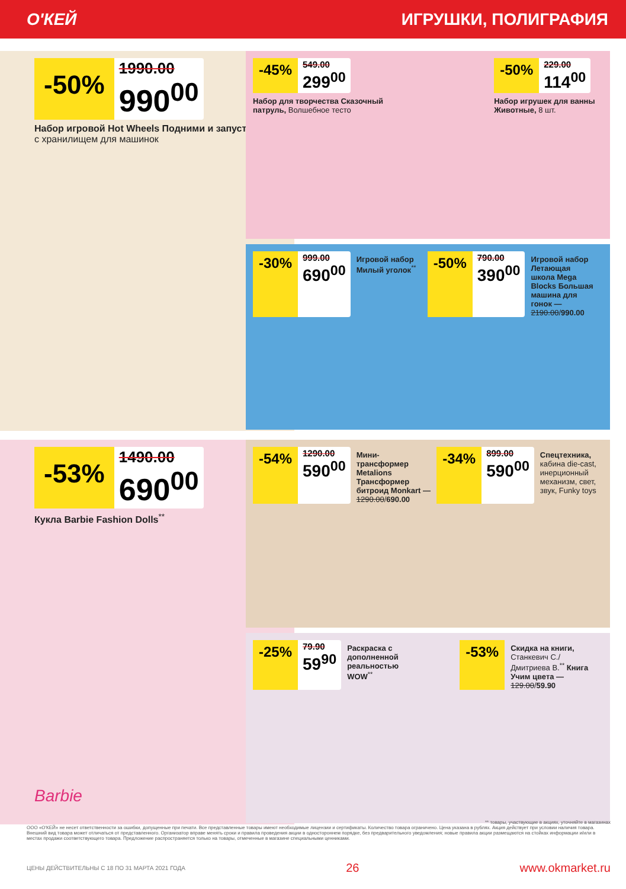О'КЕЙ ИГРУШКИ, ПОЛИГРАФИЯ
-50%
1990.00
990<sup>00</sup>
Набор игровой Hot Wheels Подними и запусти, с хранилищем для машинок
-45%
549.00
299<sup>00</sup>
Набор для творчества Сказочный патруль, Волшебное тесто
-50%
229.00
114<sup>00</sup>
Набор игрушек для ванны Животные, 8 шт.
-30%
999.00
690<sup>00</sup>
Игровой набор Милый уголок<sup>**</sup>
-50%
790.00
390<sup>00</sup>
Игровой набор Летающая школа Mega Blocks Большая машина для гонок — 2190.00/990.00
-53%
1490.00
690<sup>00</sup>
Кукла Barbie Fashion Dolls<sup>**</sup>
Barbie
-54%
1290.00
590<sup>00</sup>
Мини-трансформер Metalions Трансформер битроид Monkart — 1290.00/690.00
-34%
899.00
590<sup>00</sup>
Спецтехника, кабина die-cast, инерционный механизм, свет, звук, Funky toys
-25%
79.90
59<sup>90</sup>
Раскраска с дополненной реальностью WOW<sup>**</sup>
-53%
Скидка на книги, Станкевич С./ Дмитриева В.<sup>**</sup> Книга Учим цвета — 129.00/59.90
** товары, участвующие в акциях, уточняйте в магазинах
ООО «О'КЕЙ» не несет ответственности за ошибки, допущенные при печати. Все представленные товары имеют необходимые лицензии и сертификаты. Количество товара ограничено. Цена указана в рублях. Акция действует при условии наличия товара. Внешний вид товара может отличаться от представленного. Организатор вправе менять сроки и правила проведения акции в одностороннем порядке, без предварительного уведомления; новые правила акции размещаются на стойках информации и/или в местах продажи соответствующего товара. Предложение распространяется только на товары, отмеченные в магазине специальными ценниками.
ЦЕНЫ ДЕЙСТВИТЕЛЬНЫ С 18 ПО 31 МАРТА 2021 ГОДА 26 www.okmarket.ru